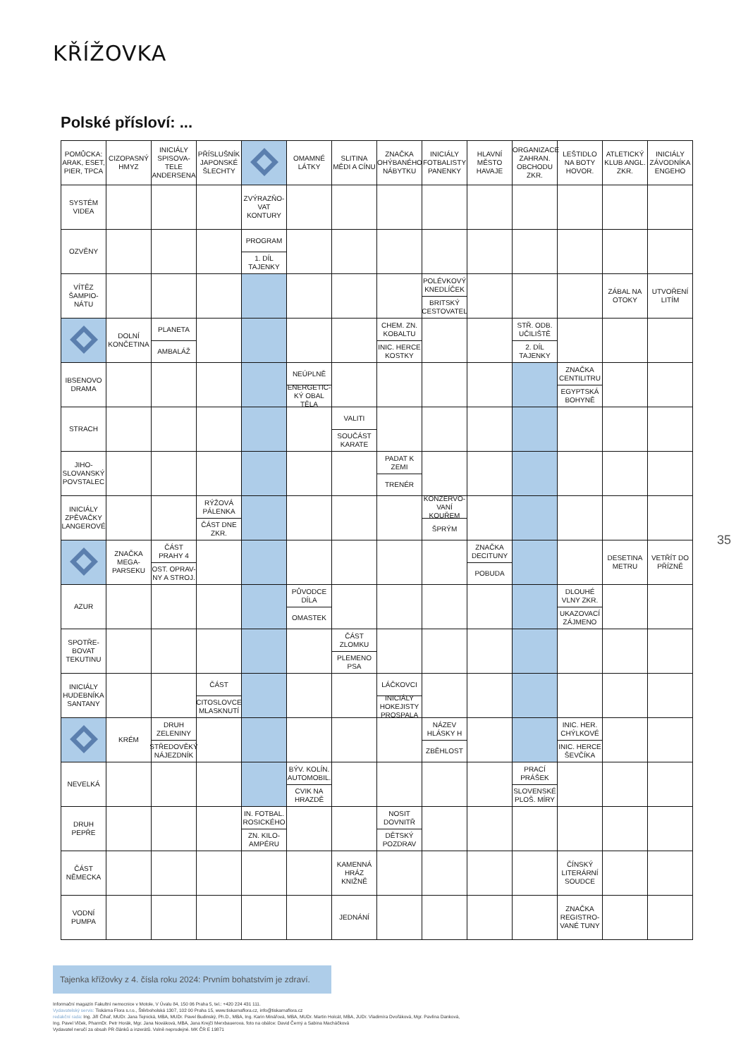KŘÍŽOVKA
Polské přísloví: ...
| POMŮCKA: ARAK, ESET, PIER, TPCA | CIZOPASNÝ HMYZ | INICIÁLY SPISOVA-TELE ANDERSENA | PŘÍSLUŠNÍK JAPONSKÉ ŠLECHTY | | OMAMNÉ LÁTKY | SLITINA MĚDI A CÍNU | ZNAČKA OHÝBANÉHO NÁBYTKU | INICIÁLY FOTBALISTY PANENKY | HLAVNÍ MĚSTO HAVAJE | ORGANIZACE ZAHRAN. OBCHODU ZKR. | LEŠTIDLO NA BOTY HOVOR. | ATLETICKÝ KLUB ANGL. ZKR. | INICIÁLY ZÁVODNÍKA ENGEHO |
| SYSTÉM VIDEA | | | | ZVÝRAZŇO-VAT KONTURY | | | | | | | | | |
| OZVĚNY | | | | PROGRAM 1. DÍL TAJENKY | | | | | | | | | |
| VÍTĚZ ŠAMPIO-NÁTU | | | | | | | | POLÉVKOVÝ KNEDLÍČEK BRITSKÝ CESTOVATEL | | | | ZÁBAL NA OTOKY | UTVOŘENÍ LITÍM |
| | DOLNÍ KONČETINA | PLANETA AMBALÁŽ | | | | | CHEM. ZN. KOBALTU INIC. HERCE KOSTKY | | | STŘ. ODB. UČILIŠTĚ 2. DÍL TAJENKY | | | |
| IBSENOVO DRAMA | | | | | NEÚPLNĚ ENERGETIC-KÝ OBAL TĚLA | | | | | | ZNAČKA CENTILITRU EGYPTSKÁ BOHYNĚ | | |
| STRACH | | | | | | VALITI SOUČÁST KARATE | | | | | | | |
| JIHO-SLOVANSKÝ POVSTALEC | | | | | | | PADAT K ZEMI TRENÉR | | | | | | |
| INICIÁLY ZPĚVAČKY LANGEROVÉ | | | RÝŽOVÁ PÁLENKA ČÁST DNE ZKR. | | | | | KONZERVO-VANÍ KOUŘEM ŠPRÝM | | | | | |
| | ZNAČKA MEGA-PARSEKU | ČÁST PRAHY 4 OST. OPRAV-NY A STROJ. | | | | | | | ZNAČKA DECITUNY POBUDA | | | DESETINA METRU | VETŘÍT DO PŘÍZNĚ |
| AZUR | | | | | PŮVODCE DÍLA OMASTEK | | | | | | DLOUHÉ VLNY ZKR. UKAZOVACÍ ZÁJMENO | | |
| SPOTŘE-BOVAT TEKUTINU | | | | | | ČÁST ZLOMKU PLEMENO PSA | | | | | | | |
| INICIÁLY HUDEBNÍKA SANTANY | | | ČÁST CITOSLOVCE MLASKNUTÍ | | | | LÁČKOVCI INICIÁLY HOKEJISTY PROSPALA | | | | | | |
| | KRÉM | DRUH ZELENINY STŘEDOVĚKÝ NÁJEZDNÍK | | | | | | NÁZEV HLÁSKY H ZBĚHLOST | | | INIC. HER. CHÝLKOVÉ INIC. HERCE ŠEVČÍKA | | |
| NEVELKÁ | | | | | BÝV. KOLÍN. AUTOMOBIL. CVIK NA HRAZDĚ | | | | | PRACÍ PRÁŠEK SLOVENSKÉ PLOŠ. MÍRY | | | |
| DRUH PEPŘE | | | | IN. FOTBAL. ROSICKÉHO ZN. KILO-AMPÉRU | | | NOSIT DOVNITŘ DĚTSKÝ POZDRAV | | | | | | |
| ČÁST NĚMECKA | | | | | | KAMENNÁ HRÁZ KNIŽNĚ | | | | | ČÍNSKÝ LITERÁRNÍ SOUDCE | | |
| VODNÍ PUMPA | | | | | | JEDNÁNÍ | | | | | ZNAČKA REGISTRO-VANÉ TUNY | | |
35
Tajenka křížovky z 4. čísla roku 2024: Prvním bohatstvím je zdraví.
Informační magazín Fakultní nemocnice v Motole, V Úvalu 84, 150 06 Praha 5, tel.: +420 224 431 111.
Vydavatelský servis: Tiskárna Flora s.r.o., Štěrboholská 1307, 102 00 Praha 15, www.tiskarnaflora.cz, info@tiskarnaflora.cz
redakční rada: Ing. Jiří Čihař, MUDr. Jana Tejnická, MBA, MUDr. Pavel Budinský, Ph.D., MBA, Ing. Karin Minářová, MBA, MUDr. Martin Holcát, MBA, JUDr. Vladimíra Dvořáková, Mgr. Pavlína Danková,
Ing. Pavel Vlček, PharmDr. Petr Horák, Mgr. Jana Nováková, MBA, Jana Krejčí Merxbauerova. foto na obálce: David Černý a Sabina Macháčková
Vydavatel neručí za obsah PR článků a inzerátů. Volně neprodejné. MK ČR E 19871